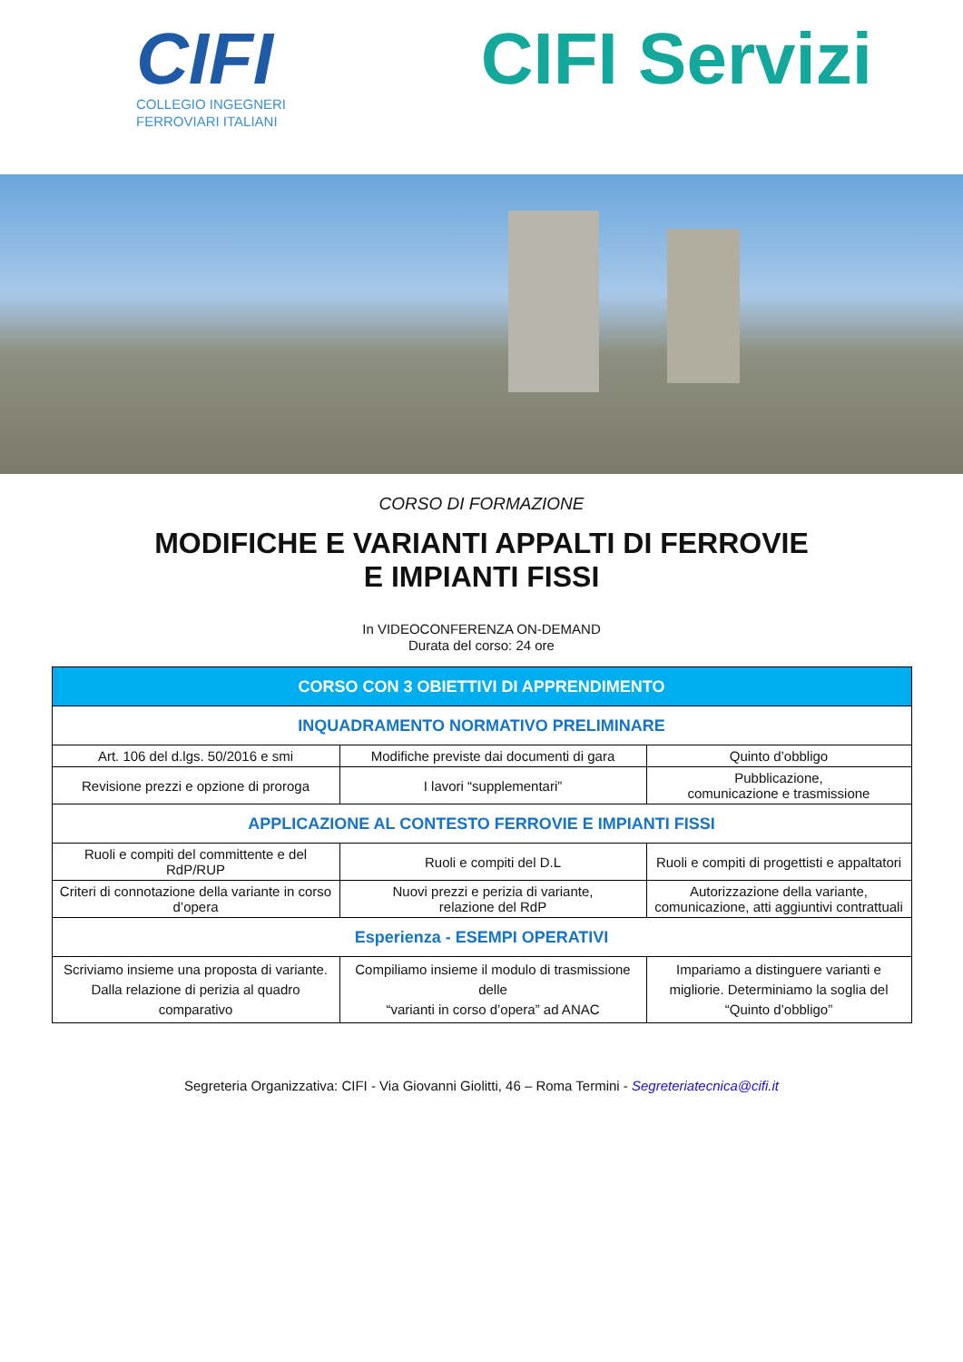CIFI
COLLEGIO INGEGNERI
FERROVIARI ITALIANI
CIFI Servizi
CORSO DI FORMAZIONE
MODIFICHE E VARIANTI APPALTI DI FERROVIE E IMPIANTI FISSI
In VIDEOCONFERENZA ON-DEMAND
Durata del corso: 24 ore
| CORSO CON 3 OBIETTIVI DI APPRENDIMENTO | | |
| --- | --- | --- |
| INQUADRAMENTO NORMATIVO PRELIMINARE | | |
| Art. 106 del d.lgs. 50/2016 e smi | Modifiche previste dai documenti di gara | Quinto d’obbligo |
| Revisione prezzi e opzione di proroga | I lavori “supplementari” | Pubblicazione, comunicazione e trasmissione |
| APPLICAZIONE AL CONTESTO FERROVIE E IMPIANTI FISSI | | |
| Ruoli e compiti del committente e del RdP/RUP | Ruoli e compiti del D.L | Ruoli e compiti di progettisti e appaltatori |
| Criteri di connotazione della variante in corso d’opera | Nuovi prezzi e perizia di variante, relazione del RdP | Autorizzazione della variante, comunicazione, atti aggiuntivi contrattuali |
| Esperienza - ESEMPI OPERATIVI | | |
| Scriviamo insieme una proposta di variante. Dalla relazione di perizia al quadro comparativo | Compiliamo insieme il modulo di trasmissione delle “varianti in corso d’opera” ad ANAC | Impariamo a distinguere varianti e migliorie. Determiniamo la soglia del “Quinto d’obbligo” |
Segreteria Organizzativa: CIFI - Via Giovanni Giolitti, 46 – Roma Termini - Segreteriatecnica@cifi.it